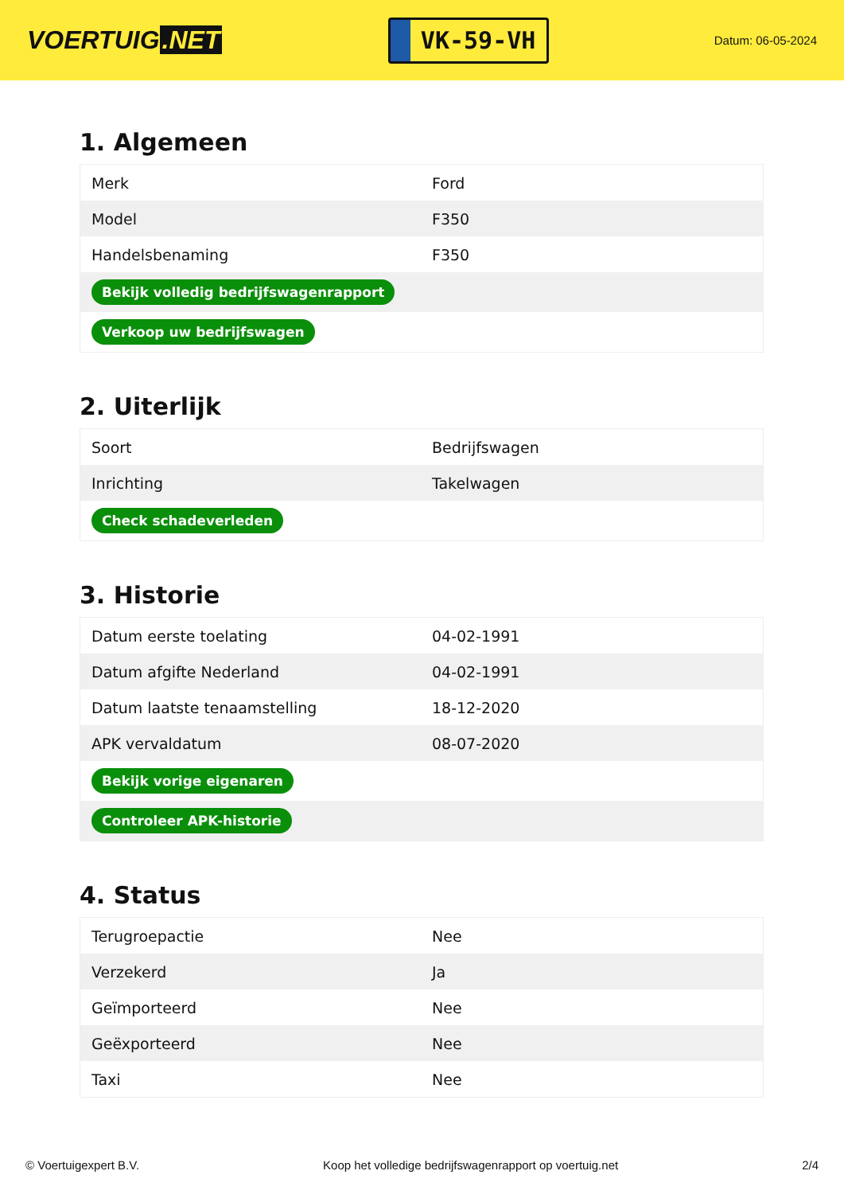VOERTUIG.NET
VK-59-VH
Datum: 06-05-2024
1. Algemeen
| Merk | Ford |
| Model | F350 |
| Handelsbenaming | F350 |
| Bekijk volledig bedrijfswagenrapport | |
| Verkoop uw bedrijfswagen | |
2. Uiterlijk
| Soort | Bedrijfswagen |
| Inrichting | Takelwagen |
| Check schadeverleden | |
3. Historie
| Datum eerste toelating | 04-02-1991 |
| Datum afgifte Nederland | 04-02-1991 |
| Datum laatste tenaamstelling | 18-12-2020 |
| APK vervaldatum | 08-07-2020 |
| Bekijk vorige eigenaren | |
| Controleer APK-historie | |
4. Status
| Terugroepactie | Nee |
| Verzekerd | Ja |
| Geïmporteerd | Nee |
| Geëxporteerd | Nee |
| Taxi | Nee |
© Voertuigexpert B.V. Koop het volledige bedrijfswagenrapport op voertuig.net 2/4